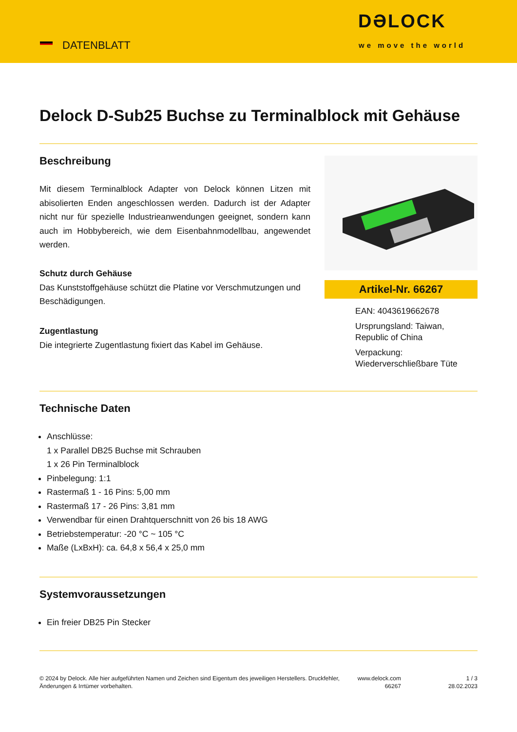DATENBLATT
DƏLOCK
we move the world
Delock D-Sub25 Buchse zu Terminalblock mit Gehäuse
Beschreibung
Mit diesem Terminalblock Adapter von Delock können Litzen mit abisolierten Enden angeschlossen werden. Dadurch ist der Adapter nicht nur für spezielle Industrieanwendungen geeignet, sondern kann auch im Hobbybereich, wie dem Eisenbahnmodellbau, angewendet werden.
Schutz durch Gehäuse
Das Kunststoffgehäuse schützt die Platine vor Verschmutzungen und Beschädigungen.
Zugentlastung
Die integrierte Zugentlastung fixiert das Kabel im Gehäuse.
Artikel-Nr. 66267
EAN: 4043619662678
Ursprungsland: Taiwan, Republic of China
Verpackung: Wiederverschließbare Tüte
Technische Daten
Anschlüsse:
1 x Parallel DB25 Buchse mit Schrauben
1 x 26 Pin Terminalblock
Pinbelegung: 1:1
Rastermaß 1 - 16 Pins: 5,00 mm
Rastermaß 17 - 26 Pins: 3,81 mm
Verwendbar für einen Drahtquerschnitt von 26 bis 18 AWG
Betriebstemperatur: -20 °C ~ 105 °C
Maße (LxBxH): ca. 64,8 x 56,4 x 25,0 mm
Systemvoraussetzungen
Ein freier DB25 Pin Stecker
© 2024 by Delock. Alle hier aufgeführten Namen und Zeichen sind Eigentum des jeweiligen Herstellers. Druckfehler, Änderungen & Irrtümer vorbehalten.
www.delock.com 66267
1 / 3
28.02.2023